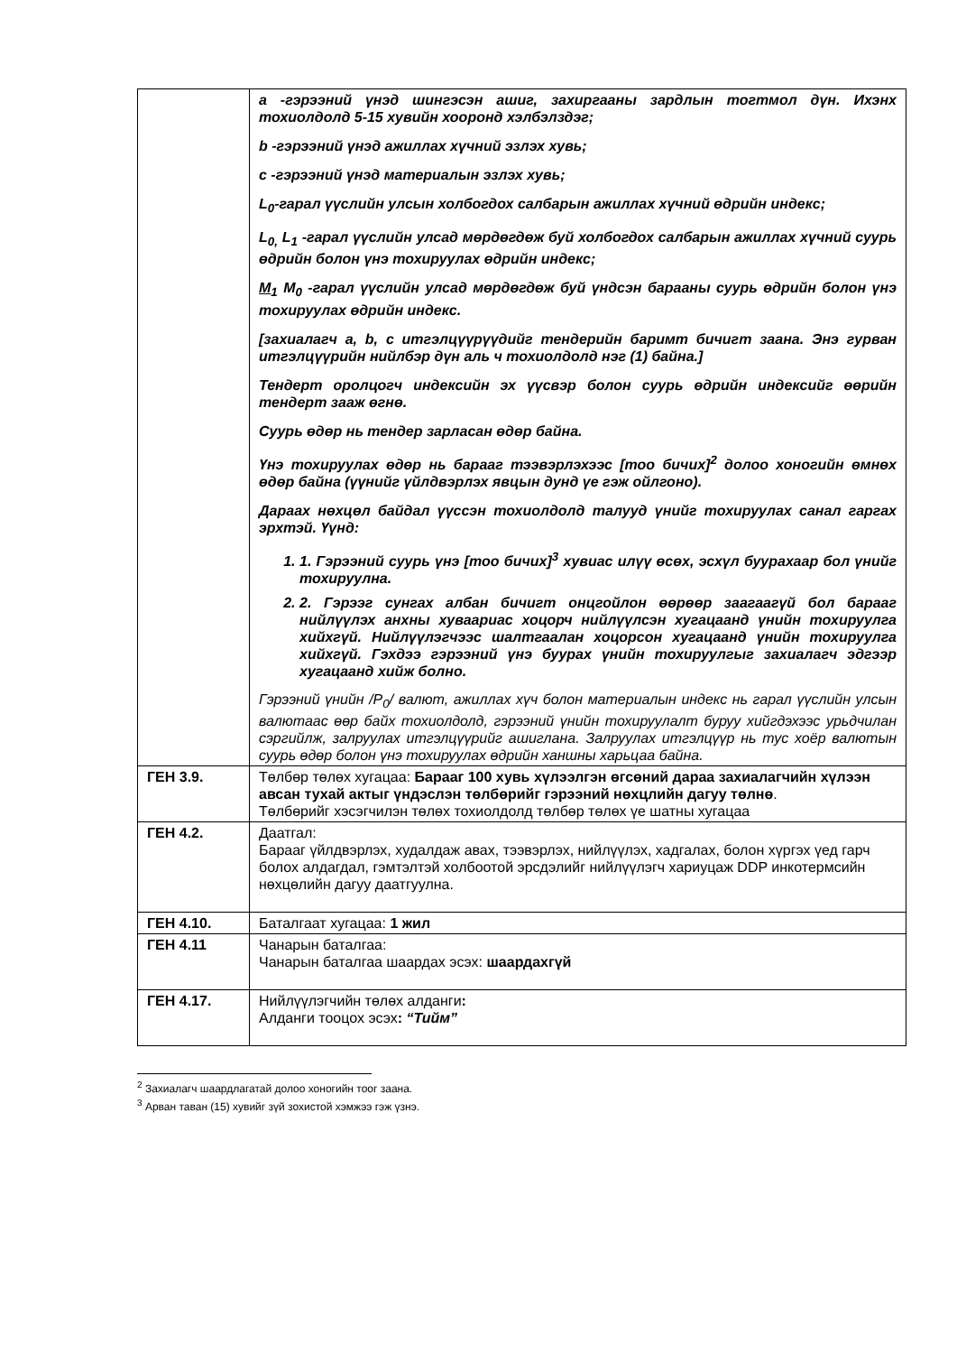| | a -гэрээний үнэд шингэсэн ашиг, захиргааны зардлын тогтмол дүн. Ихэнх тохиолдолд 5-15 хувийн хооронд хэлбэлздэг; b -гэрээний үнэд ажиллах хүчний эзлэх хувь; c -гэрээний үнэд материалын эзлэх хувь; L<sub>0</sub>-гарал үүслийн улсын холбогдох салбарын ажиллах хүчний өдрийн индекс; L<sub>0,</sub> L<sub>1</sub> -гарал үүслийн улсад мөрдөгдөж буй холбогдох салбарын ажиллах хүчний суурь өдрийн болон үнэ тохируулах өдрийн индекс; M<sub>1</sub> M<sub>0</sub> -гарал үүслийн улсад мөрдөгдөж буй үндсэн барааны суурь өдрийн болон үнэ тохируулах өдрийн индекс. [захиалагч a, b, c итгэлцүүрүүдийг тендерийн баримт бичигт заана. Энэ гурван итгэлцүүрийн нийлбэр дүн аль ч тохиолдолд нэг (1) байна.] Тендерт оролцогч индексийн эх үүсвэр болон суурь өдрийн индексийг өөрийн тендерт зааж өгнө. Суурь өдөр нь тендер зарласан өдөр байна. Үнэ тохируулах өдөр нь барааг тээвэрлэхээс [тоо бичих]<sup>2</sup> долоо хоногийн өмнөх өдөр байна (үүнийг үйлдвэрлэх явцын дунд үе гэж ойлгоно). Дараах нөхцөл байдал үүссэн тохиолдолд талууд үнийг тохируулах санал гаргах эрхтэй. Үүнд: 1. 1. Гэрээний суурь үнэ [тоо бичих]<sup>3</sup> хувиас илүү өсөх, эсхүл буурахаар бол үнийг тохируулна. 2. 2. Гэрээг сунгах албан бичигт онцгойлон өөрөөр заагаагүй бол барааг нийлүүлэх анхны хуваариас хоцорч нийлүүлсэн хугацаанд үнийн тохируулга хийхгүй. Нийлүүлэгчээс шалтгаалан хоцорсон хугацаанд үнийн тохируулга хийхгүй. Гэхдээ гэрээний үнэ буурах үнийн тохируулгыг захиалагч эдгээр хугацаанд хийж болно. Гэрээний үнийн /P<sub>0</sub>/ валют, ажиллах хүч болон материалын индекс нь гарал үүслийн улсын валютаас өөр байх тохиолдолд, гэрээний үнийн тохируулалт буруу хийгдэхээс урьдчилан сэргийлж, залруулах итгэлцүүрийг ашиглана. Залруулах итгэлцүүр нь тус хоёр валютын суурь өдөр болон үнэ тохируулах өдрийн ханшны харьцаа байна. |
| ГЕН 3.9. | Төлбөр төлөх хугацаа: Барааг 100 хувь хүлээлгэн өгсөний дараа захиалагчийн хүлээн авсан тухай актыг үндэслэн төлбөрийг гэрээний нөхцлийн дагуу төлнө . Төлбөрийг хэсэгчилэн төлөх тохиолдолд төлбөр төлөх үе шатны хугацаа |
| ГЕН 4.2. | Даатгал: Барааг үйлдвэрлэх, худалдаж авах, тээвэрлэх, нийлүүлэх, хадгалах, болон хүргэх үед гарч болох алдагдал, гэмтэлтэй холбоотой эрсдэлийг нийлүүлэгч хариуцаж DDP инкотермсийн нөхцөлийн дагуу даатгуулна. |
| ГЕН 4.10. | Баталгаат хугацаа: 1 жил |
| ГЕН 4.11 | Чанарын баталгаа: Чанарын баталгаа шаардах эсэх: шаардахгүй |
| ГЕН 4.17. | Нийлүүлэгчийн төлөх алданги : Алданги тооцох эсэх : “Тийм” |
<sup>2</sup> Захиалагч шаардлагатай долоо хоногийн тоог заана.
<sup>3</sup> Арван таван (15) хувийг зүй зохистой хэмжээ гэж үзнэ.